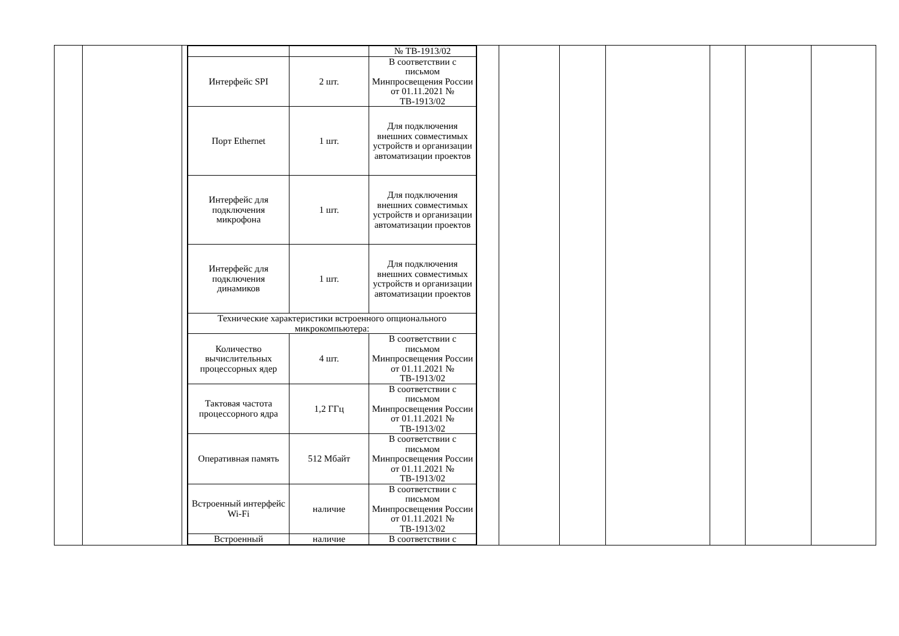| | | | / / / № ТВ-1913/02 / / Интерфейс SPI / 2 шт. / В соответствии с письмом Минпросвещения России от 01.11.2021 № ТВ-1913/02 / / Порт Ethernet / 1 шт. / Для подключения внешних совместимых устройств и организации автоматизации проектов / / Интерфейс для подключения микрофона / 1 шт. / Для подключения внешних совместимых устройств и организации автоматизации проектов / / Интерфейс для подключения динамиков / 1 шт. / Для подключения внешних совместимых устройств и организации автоматизации проектов / / Технические характеристики встроенного опционального микрокомпьютера: / / / / Количество вычислительных процессорных ядер / 4 шт. / В соответствии с письмом Минпросвещения России от 01.11.2021 № ТВ-1913/02 / / Тактовая частота процессорного ядра / 1,2 ГГц / В соответствии с письмом Минпросвещения России от 01.11.2021 № ТВ-1913/02 / / Оперативная память / 512 Мбайт / В соответствии с письмом Минпросвещения России от 01.11.2021 № ТВ-1913/02 / / Встроенный интерфейс Wi-Fi / наличие / В соответствии с письмом Минпросвещения России от 01.11.2021 № ТВ-1913/02 / / Встроенный / наличие / В соответствии с / | | | | | | | |